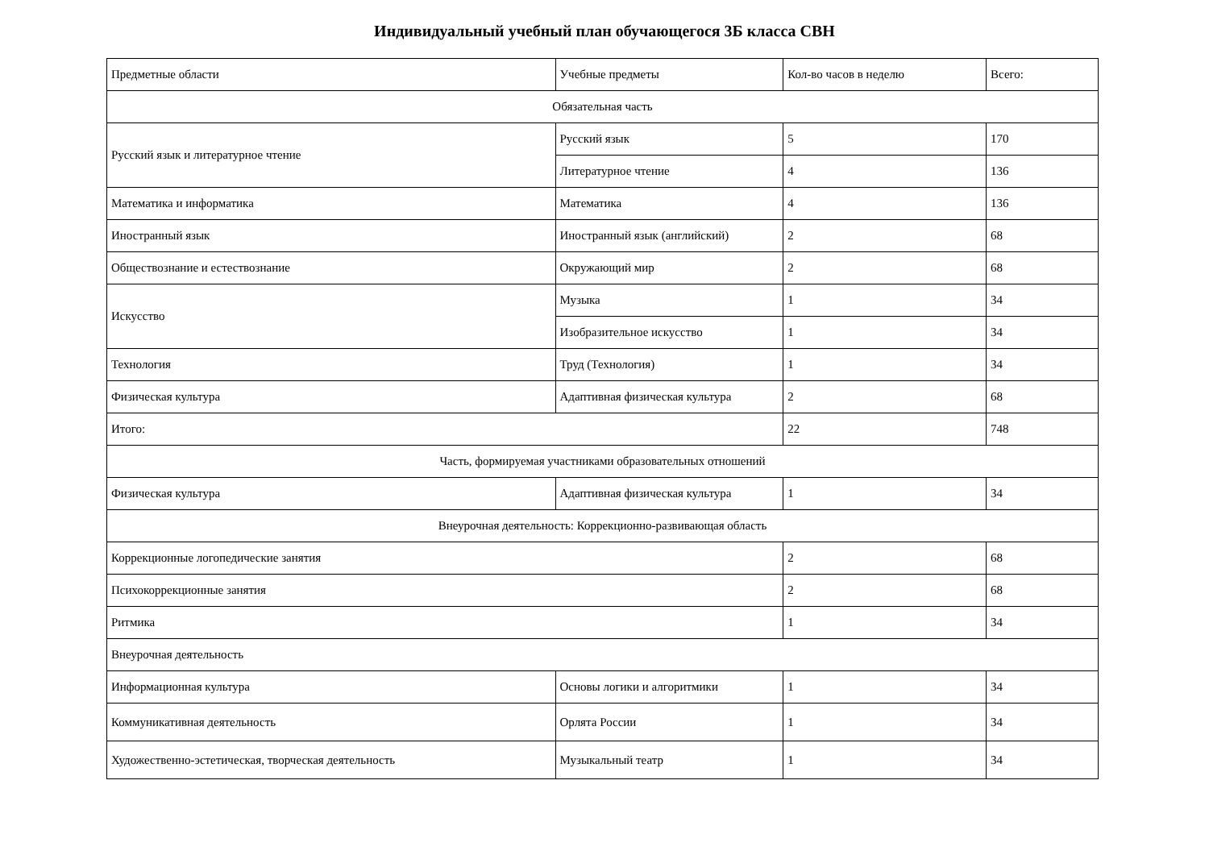Индивидуальный учебный план обучающегося 3Б класса СВН
| Предметные области | Учебные предметы | Кол-во часов в неделю | Всего: |
| --- | --- | --- | --- |
| Обязательная часть | | | |
| Русский язык и литературное чтение | Русский язык | 5 | 170 |
| | Литературное чтение | 4 | 136 |
| Математика и информатика | Математика | 4 | 136 |
| Иностранный язык | Иностранный язык (английский) | 2 | 68 |
| Обществознание и естествознание | Окружающий мир | 2 | 68 |
| Искусство | Музыка | 1 | 34 |
| | Изобразительное искусство | 1 | 34 |
| Технология | Труд (Технология) | 1 | 34 |
| Физическая культура | Адаптивная физическая культура | 2 | 68 |
| Итого: | | 22 | 748 |
| Часть, формируемая участниками образовательных отношений | | | |
| Физическая культура | Адаптивная физическая культура | 1 | 34 |
| Внеурочная деятельность: Коррекционно-развивающая область | | | |
| Коррекционные логопедические занятия | | 2 | 68 |
| Психокоррекционные занятия | | 2 | 68 |
| Ритмика | | 1 | 34 |
| Внеурочная деятельность | | | |
| Информационная культура | Основы логики и алгоритмики | 1 | 34 |
| Коммуникативная деятельность | Орлята России | 1 | 34 |
| Художественно-эстетическая, творческая деятельность | Музыкальный театр | 1 | 34 |